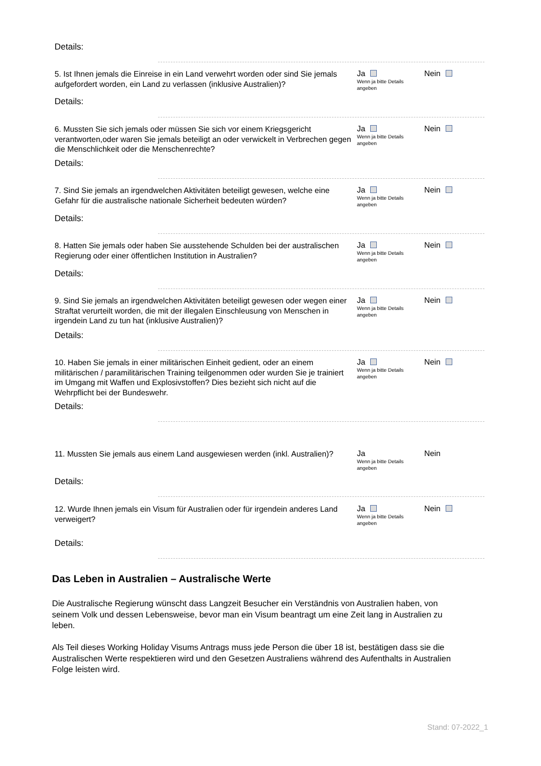Details:
5. Ist Ihnen jemals die Einreise in ein Land verwehrt worden oder sind Sie jemals aufgefordert worden, ein Land zu verlassen (inklusive Australien)?
Ja
Wenn ja bitte Details angeben
Nein
Details:
6. Mussten Sie sich jemals oder müssen Sie sich vor einem Kriegsgericht verantworten,oder waren Sie jemals beteiligt an oder verwickelt in Verbrechen gegen die Menschlichkeit oder die Menschenrechte?
Ja
Wenn ja bitte Details angeben
Nein
Details:
7. Sind Sie jemals an irgendwelchen Aktivitäten beteiligt gewesen, welche eine Gefahr für die australische nationale Sicherheit bedeuten würden?
Ja
Wenn ja bitte Details angeben
Nein
Details:
8. Hatten Sie jemals oder haben Sie ausstehende Schulden bei der australischen Regierung oder einer öffentlichen Institution in Australien?
Ja
Wenn ja bitte Details angeben
Nein
Details:
9. Sind Sie jemals an irgendwelchen Aktivitäten beteiligt gewesen oder wegen einer Straftat verurteilt worden, die mit der illegalen Einschleusung von Menschen in irgendein Land zu tun hat (inklusive Australien)?
Ja
Wenn ja bitte Details angeben
Nein
Details:
10. Haben Sie jemals in einer militärischen Einheit gedient, oder an einem militärischen / paramilitärischen Training teilgenommen oder wurden Sie je trainiert im Umgang mit Waffen und Explosivstoffen? Dies bezieht sich nicht auf die Wehrpflicht bei der Bundeswehr.
Ja
Wenn ja bitte Details angeben
Nein
Details:
11. Mussten Sie jemals aus einem Land ausgewiesen werden (inkl. Australien)?
Ja
Wenn ja bitte Details angeben
Nein
Details:
12. Wurde Ihnen jemals ein Visum für Australien oder für irgendein anderes Land verweigert?
Ja
Wenn ja bitte Details angeben
Nein
Details:
Das Leben in Australien – Australische Werte
Die Australische Regierung wünscht dass Langzeit Besucher ein Verständnis von Australien haben, von seinem Volk und dessen Lebensweise, bevor man ein Visum beantragt um eine Zeit lang in Australien zu leben.
Als Teil dieses Working Holiday Visums Antrags muss jede Person die über 18 ist, bestätigen dass sie die Australischen Werte respektieren wird und den Gesetzen Australiens während des Aufenthalts in Australien Folge leisten wird.
Stand: 07-2022_1